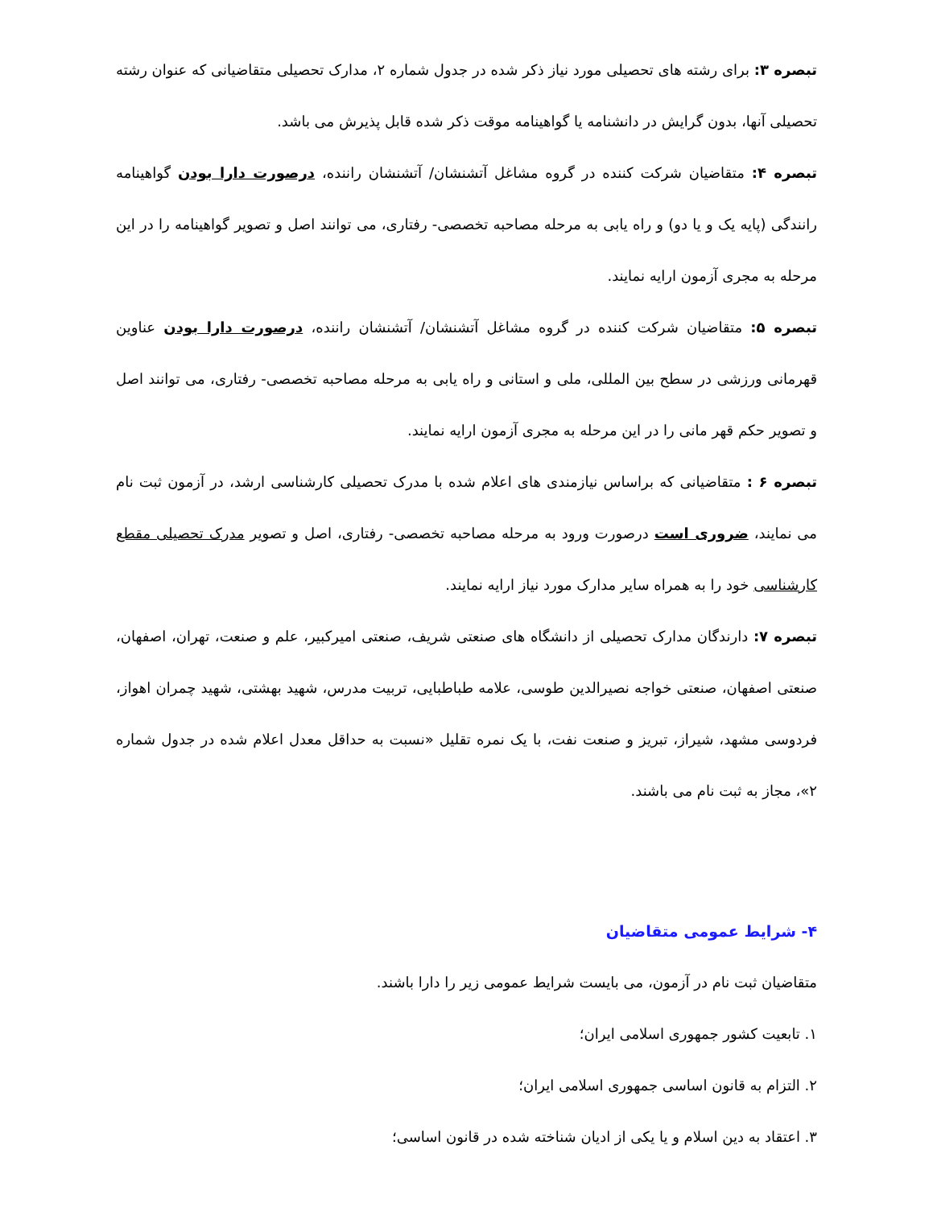تبصره ۳: برای رشته های تحصیلی مورد نیاز ذکر شده در جدول شماره ۲، مدارک تحصیلی متقاضیانی که عنوان رشته تحصیلی آنها، بدون گرایش در دانشنامه یا گواهینامه موقت ذکر شده قابل پذیرش می باشد.
تبصره ۴: متقاضیان شرکت کننده در گروه مشاغل آتشنشان/ آتشنشان راننده، درصورت دارا بودن گواهینامه رانندگی (پایه یک و یا دو) و راه یابی به مرحله مصاحبه تخصصی- رفتاری، می توانند اصل و تصویر گواهینامه را در این مرحله به مجری آزمون ارایه نمایند.
تبصره ۵: متقاضیان شرکت کننده در گروه مشاغل آتشنشان/ آتشنشان راننده، درصورت دارا بودن عناوین قهرمانی ورزشی در سطح بین المللی، ملی و استانی و راه یابی به مرحله مصاحبه تخصصی- رفتاری، می توانند اصل و تصویر حکم قهر مانی را در این مرحله به مجری آزمون ارایه نمایند.
تبصره ۶ : متقاضیانی که براساس نیازمندی های اعلام شده با مدرک تحصیلی کارشناسی ارشد، در آزمون ثبت نام می نمایند، ضروری است درصورت ورود به مرحله مصاحبه تخصصی- رفتاری، اصل و تصویر مدرک تحصیلی مقطع کارشناسی خود را به همراه سایر مدارک مورد نیاز ارایه نمایند.
تبصره ۷: دارندگان مدارک تحصیلی از دانشگاه های صنعتی شریف، صنعتی امیرکبیر، علم و صنعت، تهران، اصفهان، صنعتی اصفهان، صنعتی خواجه نصیرالدین طوسی، علامه طباطبایی، تربیت مدرس، شهید بهشتی، شهید چمران اهواز، فردوسی مشهد، شیراز، تبریز و صنعت نفت، با یک نمره تقلیل «نسبت به حداقل معدل اعلام شده در جدول شماره ۲»، مجاز به ثبت نام می باشند.
۴- شرایط عمومی متقاضیان
متقاضیان ثبت نام در آزمون، می بایست شرایط عمومی زیر را دارا باشند.
۱. تابعیت کشور جمهوری اسلامی ایران؛
۲. التزام به قانون اساسی جمهوری اسلامی ایران؛
۳. اعتقاد به دین اسلام و یا یکی از ادیان شناخته شده در قانون اساسی؛